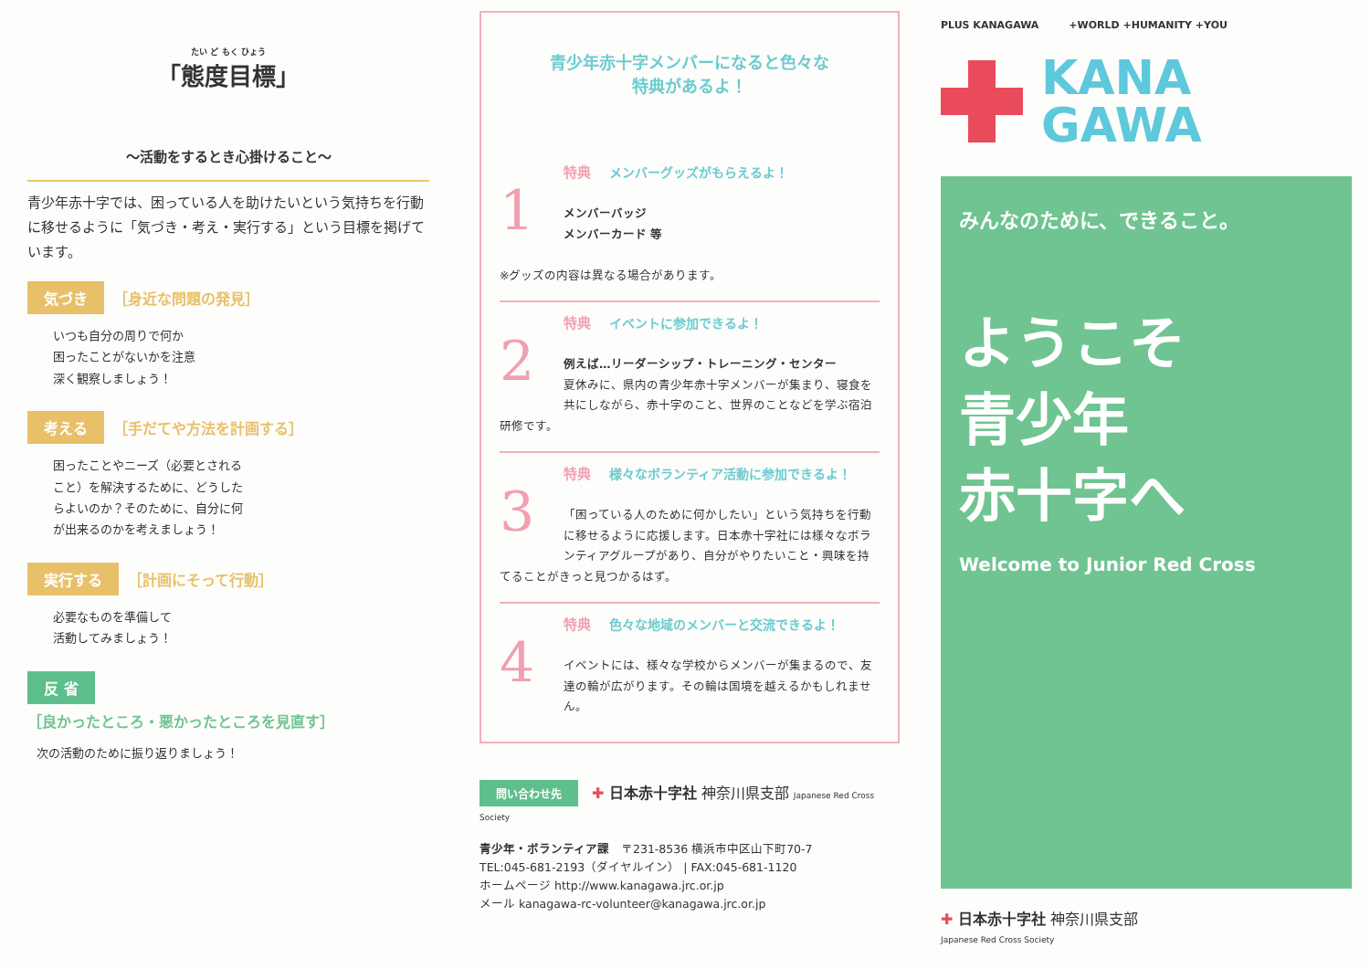たい ど もく ひょう
「態度目標」
～活動をするとき心掛けること～
青少年赤十字では、困っている人を助けたいという気持ちを行動に移せるように「気づき・考え・実行する」という目標を掲げています。
気づき ［身近な問題の発見］
いつも自分の周りで何か
困ったことがないかを注意
深く観察しましょう！
考える ［手だてや方法を計画する］
困ったことやニーズ（必要とされる
こと）を解決するために、どうした
らよいのか？そのために、自分に何
が出来るのかを考えましょう！
実行する ［計画にそって行動］
必要なものを準備して
活動してみましょう！
反 省
［良かったところ・悪かったところを見直す］
次の活動のために振り返りましょう！
青少年赤十字メンバーになると色々な
特典があるよ！
特典 メンバーグッズがもらえるよ！
1
メンバーバッジ
メンバーカード 等
※グッズの内容は異なる場合があります。
特典 イベントに参加できるよ！
2
例えば…リーダーシップ・トレーニング・センター
夏休みに、県内の青少年赤十字メンバーが集まり、寝食を共にしながら、赤十字のこと、世界のことなどを学ぶ宿泊研修です。
特典 様々なボランティア活動に参加できるよ！
3
「困っている人のために何かしたい」という気持ちを行動に移せるように応援します。日本赤十字社には様々なボランティアグループがあり、自分がやりたいこと・興味を持てることがきっと見つかるはず。
特典 色々な地域のメンバーと交流できるよ！
4
イベントには、様々な学校からメンバーが集まるので、友達の輪が広がります。その輪は国境を越えるかもしれません。
問い合わせ先 ✚ 日本赤十字社 神奈川県支部 Japanese Red Cross Society
青少年・ボランティア課　〒231-8536 横浜市中区山下町70-7
TEL:045-681-2193（ダイヤルイン） | FAX:045-681-1120
ホームページ http://www.kanagawa.jrc.or.jp
メール kanagawa-rc-volunteer@kanagawa.jrc.or.jp
PLUS KANAGAWA　　　+WORLD +HUMANITY +YOU
KANA
GAWA
みんなのために、できること。
ようこそ
青少年
赤十字へ
Welcome to Junior Red Cross
✚ 日本赤十字社 神奈川県支部
Japanese Red Cross Society